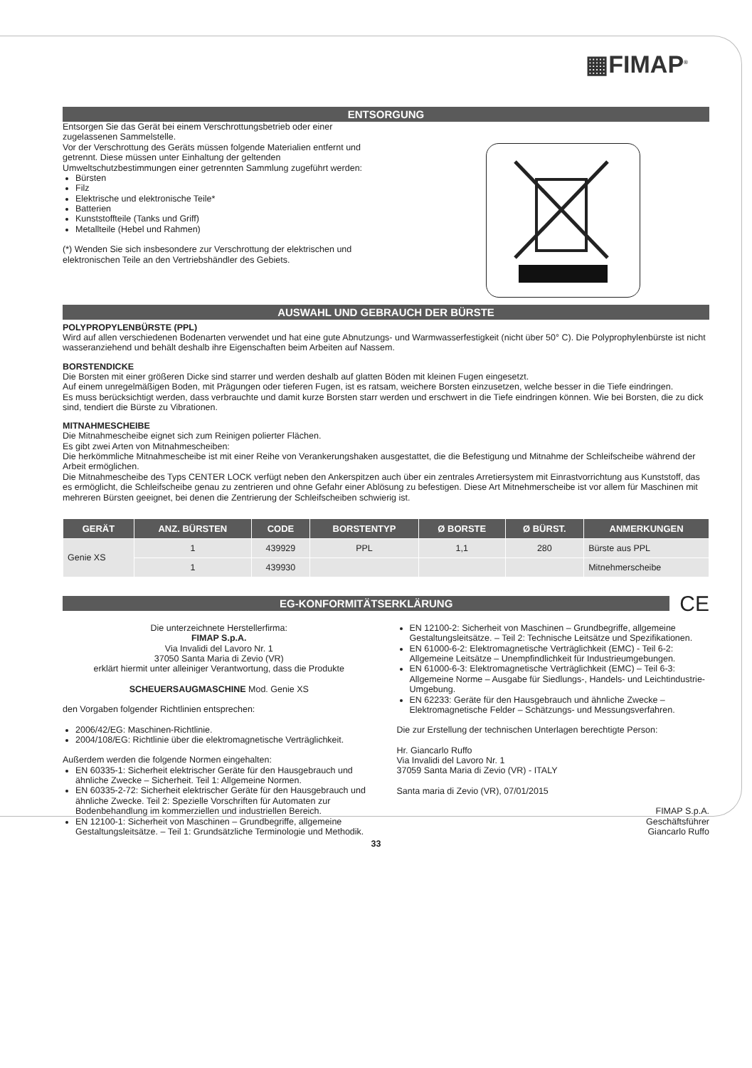▦FIMAP<sup>®</sup>
ENTSORGUNG
Entsorgen Sie das Gerät bei einem Verschrottungsbetrieb oder einer zugelassenen Sammelstelle.
Vor der Verschrottung des Geräts müssen folgende Materialien entfernt und getrennt. Diese müssen unter Einhaltung der geltenden Umweltschutzbestimmungen einer getrennten Sammlung zugeführt werden:
Bürsten
Filz
Elektrische und elektronische Teile*
Batterien
Kunststoffteile (Tanks und Griff)
Metallteile (Hebel und Rahmen)
(*) Wenden Sie sich insbesondere zur Verschrottung der elektrischen und elektronischen Teile an den Vertriebshändler des Gebiets.
AUSWAHL UND GEBRAUCH DER BÜRSTE
POLYPROPYLENBÜRSTE (PPL)
Wird auf allen verschiedenen Bodenarten verwendet und hat eine gute Abnutzungs- und Warmwasserfestigkeit (nicht über 50° C). Die Polyprophylenbürste ist nicht wasseranziehend und behält deshalb ihre Eigenschaften beim Arbeiten auf Nassem.
BORSTENDICKE
Die Borsten mit einer größeren Dicke sind starrer und werden deshalb auf glatten Böden mit kleinen Fugen eingesetzt.
Auf einem unregelmäßigen Boden, mit Prägungen oder tieferen Fugen, ist es ratsam, weichere Borsten einzusetzen, welche besser in die Tiefe eindringen.
Es muss berücksichtigt werden, dass verbrauchte und damit kurze Borsten starr werden und erschwert in die Tiefe eindringen können. Wie bei Borsten, die zu dick sind, tendiert die Bürste zu Vibrationen.
MITNAHMESCHEIBE
Die Mitnahmescheibe eignet sich zum Reinigen polierter Flächen.
Es gibt zwei Arten von Mitnahmescheiben:
Die herkömmliche Mitnahmescheibe ist mit einer Reihe von Verankerungshaken ausgestattet, die die Befestigung und Mitnahme der Schleifscheibe während der Arbeit ermöglichen.
Die Mitnahmescheibe des Typs CENTER LOCK verfügt neben den Ankerspitzen auch über ein zentrales Arretiersystem mit Einrastvorrichtung aus Kunststoff, das es ermöglicht, die Schleifscheibe genau zu zentrieren und ohne Gefahr einer Ablösung zu befestigen. Diese Art Mitnehmerscheibe ist vor allem für Maschinen mit mehreren Bürsten geeignet, bei denen die Zentrierung der Schleifscheiben schwierig ist.
| GERÄT | ANZ. BÜRSTEN | CODE | BORSTENTYP | Ø BORSTE | Ø BÜRST. | ANMERKUNGEN |
| --- | --- | --- | --- | --- | --- | --- |
| Genie XS | 1 | 439929 | PPL | 1,1 | 280 | Bürste aus PPL |
| | 1 | 439930 | | | | Mitnehmerscheibe |
EG-KONFORMITÄTSERKLÄRUNG
CE
Die unterzeichnete Herstellerfirma:
FIMAP S.p.A.
Via Invalidi del Lavoro Nr. 1
37050 Santa Maria di Zevio (VR)
erklärt hiermit unter alleiniger Verantwortung, dass die Produkte
SCHEUERSAUGMASCHINE Mod. Genie XS
den Vorgaben folgender Richtlinien entsprechen:
2006/42/EG: Maschinen-Richtlinie.
2004/108/EG: Richtlinie über die elektromagnetische Verträglichkeit.
Außerdem werden die folgende Normen eingehalten:
EN 60335-1: Sicherheit elektrischer Geräte für den Hausgebrauch und ähnliche Zwecke – Sicherheit. Teil 1: Allgemeine Normen.
EN 60335-2-72: Sicherheit elektrischer Geräte für den Hausgebrauch und ähnliche Zwecke. Teil 2: Spezielle Vorschriften für Automaten zur Bodenbehandlung im kommerziellen und industriellen Bereich.
EN 12100-1: Sicherheit von Maschinen – Grundbegriffe, allgemeine Gestaltungsleitsätze. – Teil 1: Grundsätzliche Terminologie und Methodik.
EN 12100-2: Sicherheit von Maschinen – Grundbegriffe, allgemeine Gestaltungsleitsätze. – Teil 2: Technische Leitsätze und Spezifikationen.
EN 61000-6-2: Elektromagnetische Verträglichkeit (EMC) - Teil 6-2: Allgemeine Leitsätze – Unempfindlichkeit für Industrieumgebungen.
EN 61000-6-3: Elektromagnetische Verträglichkeit (EMC) – Teil 6-3: Allgemeine Norme – Ausgabe für Siedlungs-, Handels- und Leichtindustrie-Umgebung.
EN 62233: Geräte für den Hausgebrauch und ähnliche Zwecke – Elektromagnetische Felder – Schätzungs- und Messungsverfahren.
Die zur Erstellung der technischen Unterlagen berechtigte Person:
Hr. Giancarlo Ruffo
Via Invalidi del Lavoro Nr. 1
37059 Santa Maria di Zevio (VR) - ITALY
Santa maria di Zevio (VR), 07/01/2015
FIMAP S.p.A.
Geschäftsführer
Giancarlo Ruffo
33